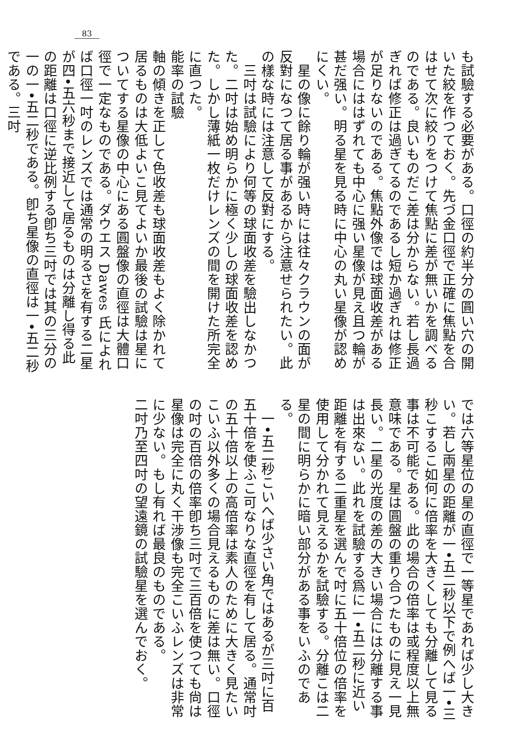83
も試驗する必要がある。口徑の約半分の圓い穴の開いた絞を作つておく。先づ金口徑で正確に焦點を合はせて次に絞りをつけて焦點に差が無いかを調べるのである。良いものだこ差は分からない。若し長過ぎれば修正は過ぎてるのであるし短か過ぎれは修正が足りないのである。焦點外像では球面收差がある場合にははずれても中心に强い星像が見え且つ輪が甚だ强い。明る星を見る時に中心の丸い星像が認めにくい。
　星の像に餘り輪が强い時には往々クラウンの面が反對になつて居る事があるから注意せられたい。此の樣な時には注意して反對にする。
　三吋は試驗により何等の球面收差を驗出しなかつた。二吋は始め明らかに極く少しの球面收差を認めた。しかし薄紙一枚だけレンズの間を開けた所完全に直つた。
能率の試驗
軸の傾きを正して色收差も球面收差もよく除かれて居るものは大低よいこ見てよいか最後の試驗は星についてする星像の中心にある圓盤像の直徑は大體口徑で一定なものである。ダウエス Dawes 氏によれば口徑一吋のレンズでは通常の明るさを有する二星が四•五六秒まで接近して居るものは分離し得る此の距離は口徑に逆比例する卽ち三吋では其の三分の一の一•五二秒である。卽ち星像の直徑は一•五二秒である。三吋
では六等星位の星の直徑で一等星であれば少し大きい。若し兩星の距離が一•五二秒以下で例へば一•三秒こするこ如何に倍率を大きくしても分離して見る事は不可能である。此の場合の倍率は或程度以上無意味である。星は圓盤の重り合つたものに見え一見長い。二星の光度の差の大きい場合には分離する事は出來ない。此れを試驗する爲に一•五二秒に近い距離を有する二重星を選んで吋に五十倍位の倍率を使用して分かれて見えるかを試驗する。分離こは二星の間に明らかに暗い部分がある事をいふのである。
　一•五二秒こいへば少さい角ではあるが三吋に百五十倍を使ふこ可なりな直徑を有して居る。通常吋の五十倍以上の高倍率は素人のために大きく見たいこいふ以外多くの場合見えるものに差は無い。口徑の吋の百倍の倍率卽ち三吋で三百倍を使つても尙は星像は完全に丸く干涉像も完全こいふレンズは非常に少ない。もし有れば最良のものである。
二吋乃至四吋の望遠鏡の試驗星を選んでおく。